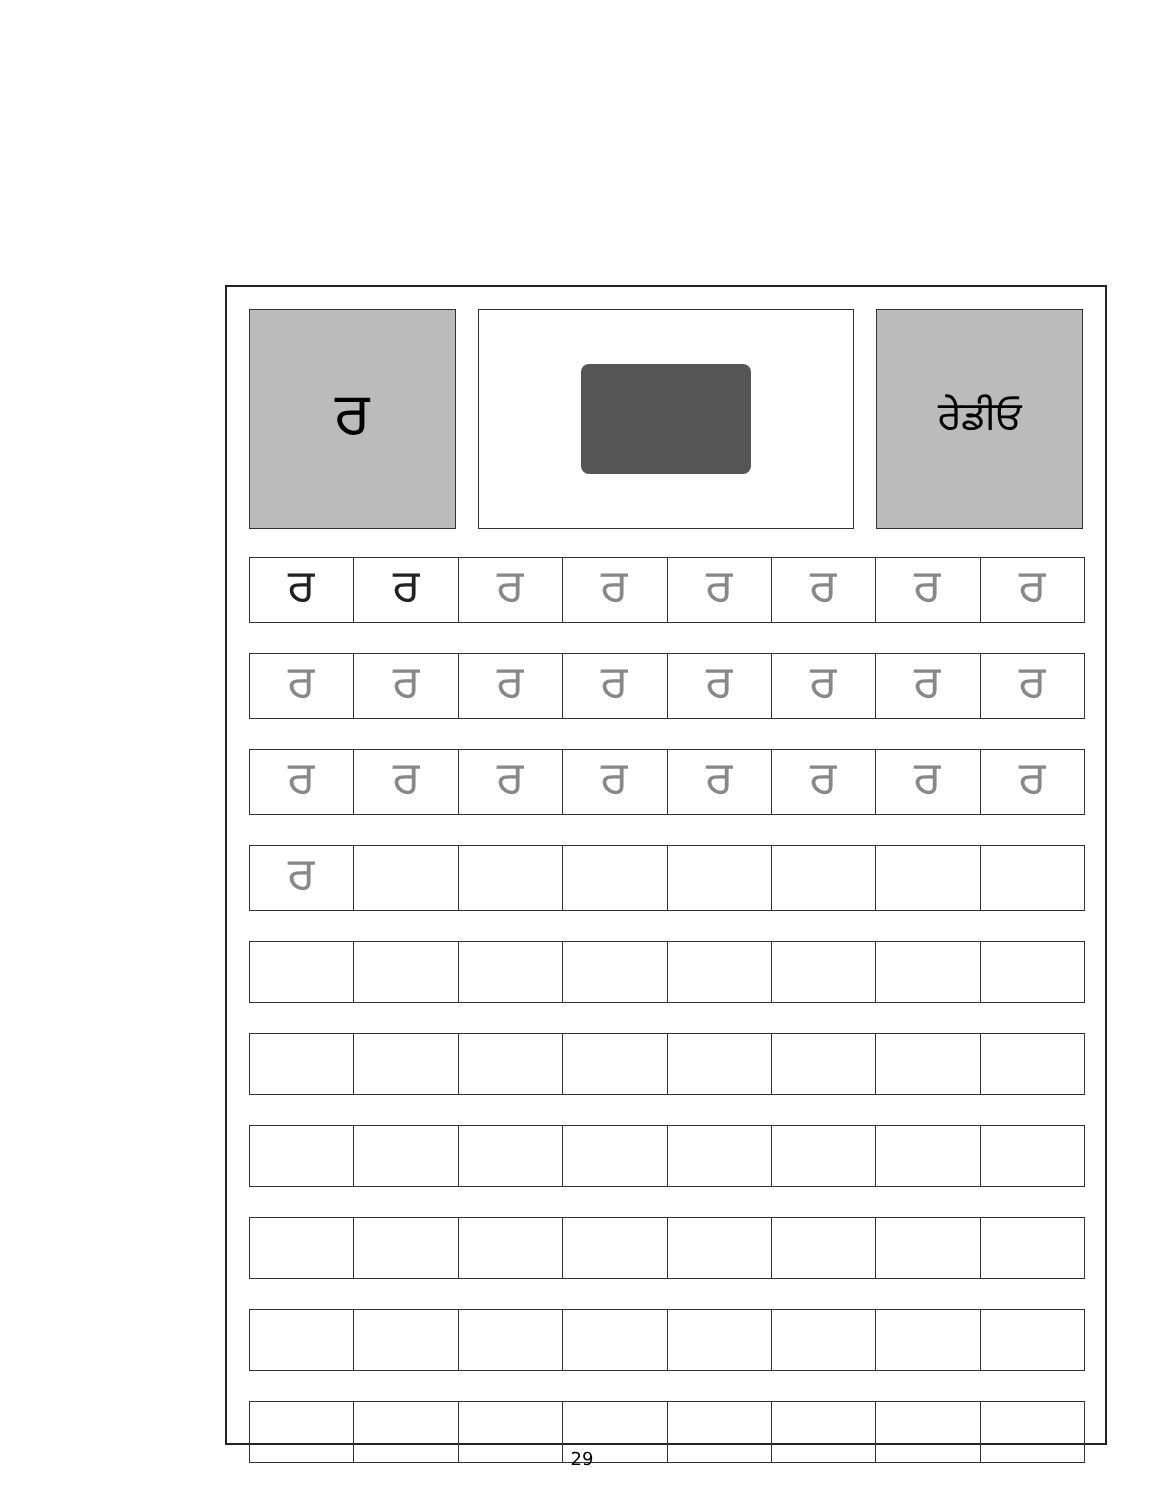ਰ
ਰੇਡੀਓ
| ਰ | ਰ | ਰ | ਰ | ਰ | ਰ | ਰ | ਰ |
| ਰ | ਰ | ਰ | ਰ | ਰ | ਰ | ਰ | ਰ |
| ਰ | ਰ | ਰ | ਰ | ਰ | ਰ | ਰ | ਰ |
| ਰ | | | | | | | |
29